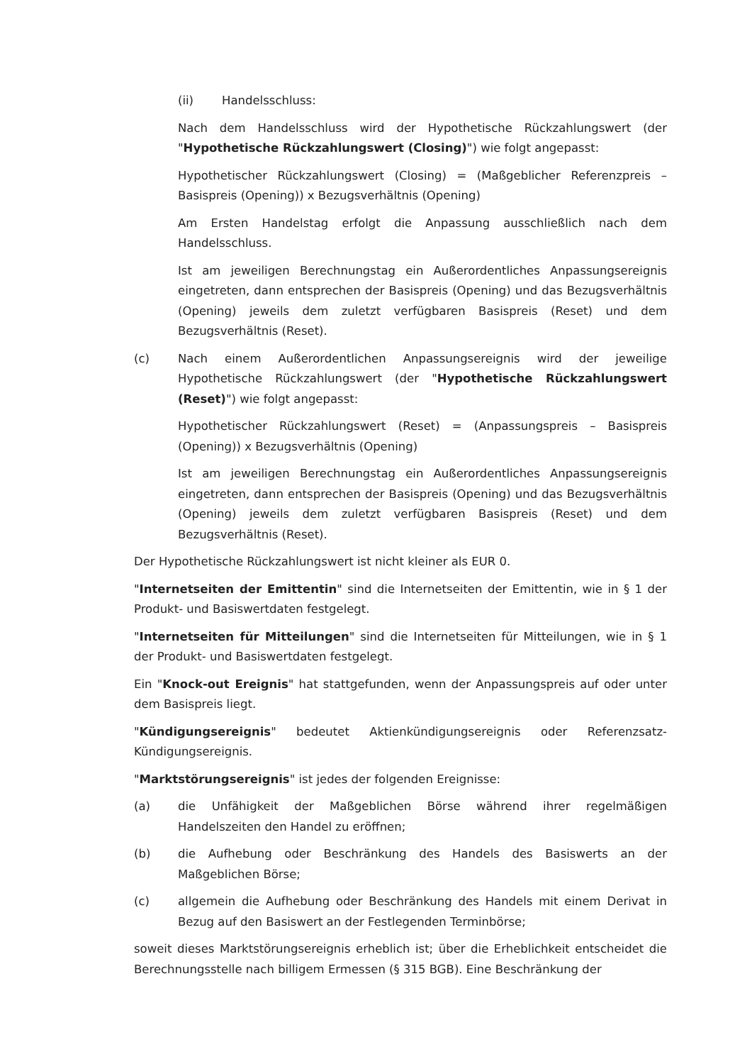(ii) Handelsschluss:
Nach dem Handelsschluss wird der Hypothetische Rückzahlungswert (der "Hypothetische Rückzahlungswert (Closing)") wie folgt angepasst:
Hypothetischer Rückzahlungswert (Closing) = (Maßgeblicher Referenzpreis – Basispreis (Opening)) x Bezugsverhältnis (Opening)
Am Ersten Handelstag erfolgt die Anpassung ausschließlich nach dem Handelsschluss.
Ist am jeweiligen Berechnungstag ein Außerordentliches Anpassungsereignis eingetreten, dann entsprechen der Basispreis (Opening) und das Bezugsverhältnis (Opening) jeweils dem zuletzt verfügbaren Basispreis (Reset) und dem Bezugsverhältnis (Reset).
(c) Nach einem Außerordentlichen Anpassungsereignis wird der jeweilige Hypothetische Rückzahlungswert (der "Hypothetische Rückzahlungswert (Reset)") wie folgt angepasst:
Hypothetischer Rückzahlungswert (Reset) = (Anpassungspreis – Basispreis (Opening)) x Bezugsverhältnis (Opening)
Ist am jeweiligen Berechnungstag ein Außerordentliches Anpassungsereignis eingetreten, dann entsprechen der Basispreis (Opening) und das Bezugsverhältnis (Opening) jeweils dem zuletzt verfügbaren Basispreis (Reset) und dem Bezugsverhältnis (Reset).
Der Hypothetische Rückzahlungswert ist nicht kleiner als EUR 0.
"Internetseiten der Emittentin" sind die Internetseiten der Emittentin, wie in § 1 der Produkt- und Basiswertdaten festgelegt.
"Internetseiten für Mitteilungen" sind die Internetseiten für Mitteilungen, wie in § 1 der Produkt- und Basiswertdaten festgelegt.
Ein "Knock-out Ereignis" hat stattgefunden, wenn der Anpassungspreis auf oder unter dem Basispreis liegt.
"Kündigungsereignis" bedeutet Aktienkündigungsereignis oder Referenzsatz-Kündigungsereignis.
"Marktstörungsereignis" ist jedes der folgenden Ereignisse:
(a) die Unfähigkeit der Maßgeblichen Börse während ihrer regelmäßigen Handelszeiten den Handel zu eröffnen;
(b) die Aufhebung oder Beschränkung des Handels des Basiswerts an der Maßgeblichen Börse;
(c) allgemein die Aufhebung oder Beschränkung des Handels mit einem Derivat in Bezug auf den Basiswert an der Festlegenden Terminbörse;
soweit dieses Marktstörungsereignis erheblich ist; über die Erheblichkeit entscheidet die Berechnungsstelle nach billigem Ermessen (§ 315 BGB). Eine Beschränkung der